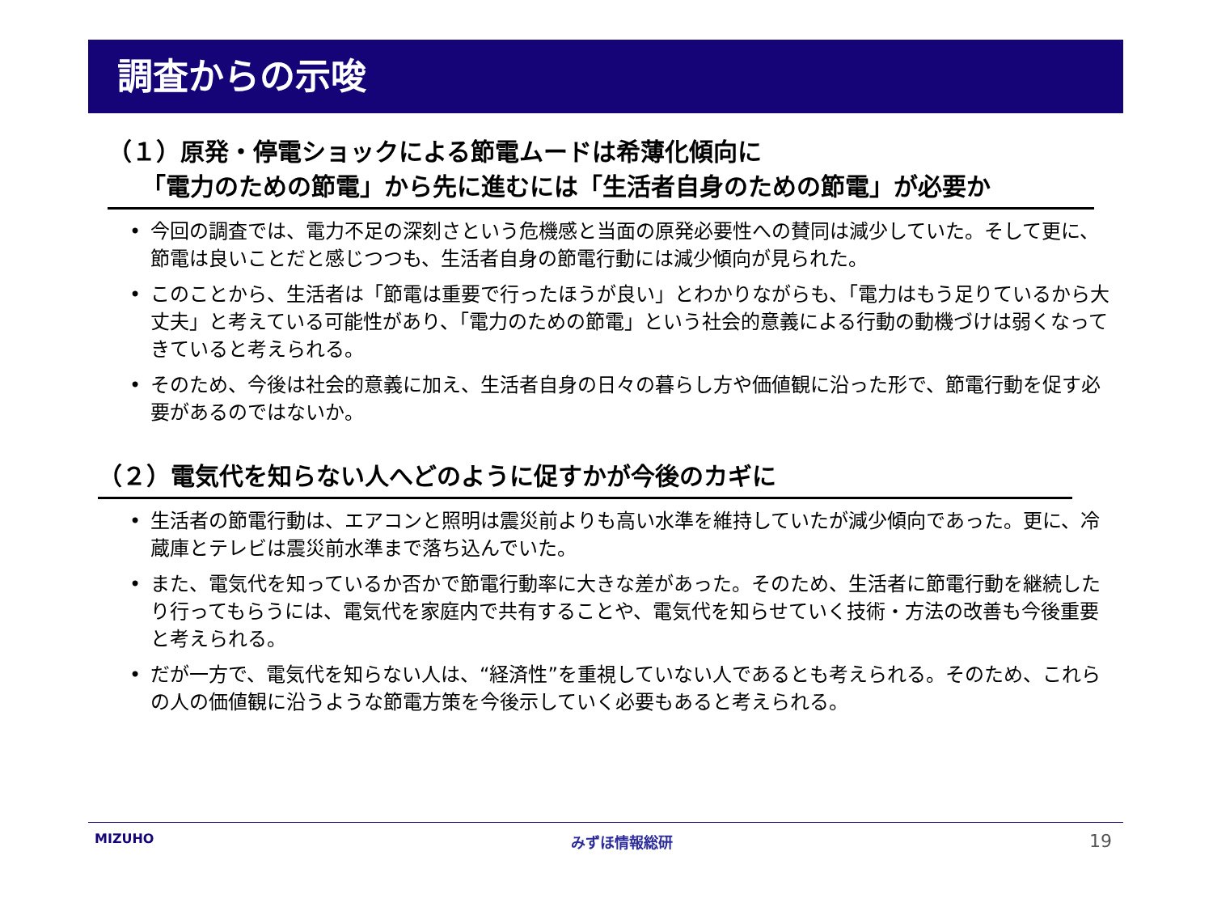調査からの示唆
（１）原発・停電ショックによる節電ムードは希薄化傾向に
「電力のための節電」から先に進むには「生活者自身のための節電」が必要か
• 今回の調査では、電力不足の深刻さという危機感と当面の原発必要性への賛同は減少していた。そして更に、節電は良いことだと感じつつも、生活者自身の節電行動には減少傾向が見られた。
• このことから、生活者は「節電は重要で行ったほうが良い」とわかりながらも、「電力はもう足りているから大丈夫」と考えている可能性があり、「電力のための節電」という社会的意義による行動の動機づけは弱くなってきていると考えられる。
• そのため、今後は社会的意義に加え、生活者自身の日々の暮らし方や価値観に沿った形で、節電行動を促す必要があるのではないか。
（２）電気代を知らない人へどのように促すかが今後のカギに
• 生活者の節電行動は、エアコンと照明は震災前よりも高い水準を維持していたが減少傾向であった。更に、冷蔵庫とテレビは震災前水準まで落ち込んでいた。
• また、電気代を知っているか否かで節電行動率に大きな差があった。そのため、生活者に節電行動を継続したり行ってもらうには、電気代を家庭内で共有することや、電気代を知らせていく技術・方法の改善も今後重要と考えられる。
• だが一方で、電気代を知らない人は、“経済性”を重視していない人であるとも考えられる。そのため、これらの人の価値観に沿うような節電方策を今後示していく必要もあると考えられる。
MIZUHO みずほ情報総研 19